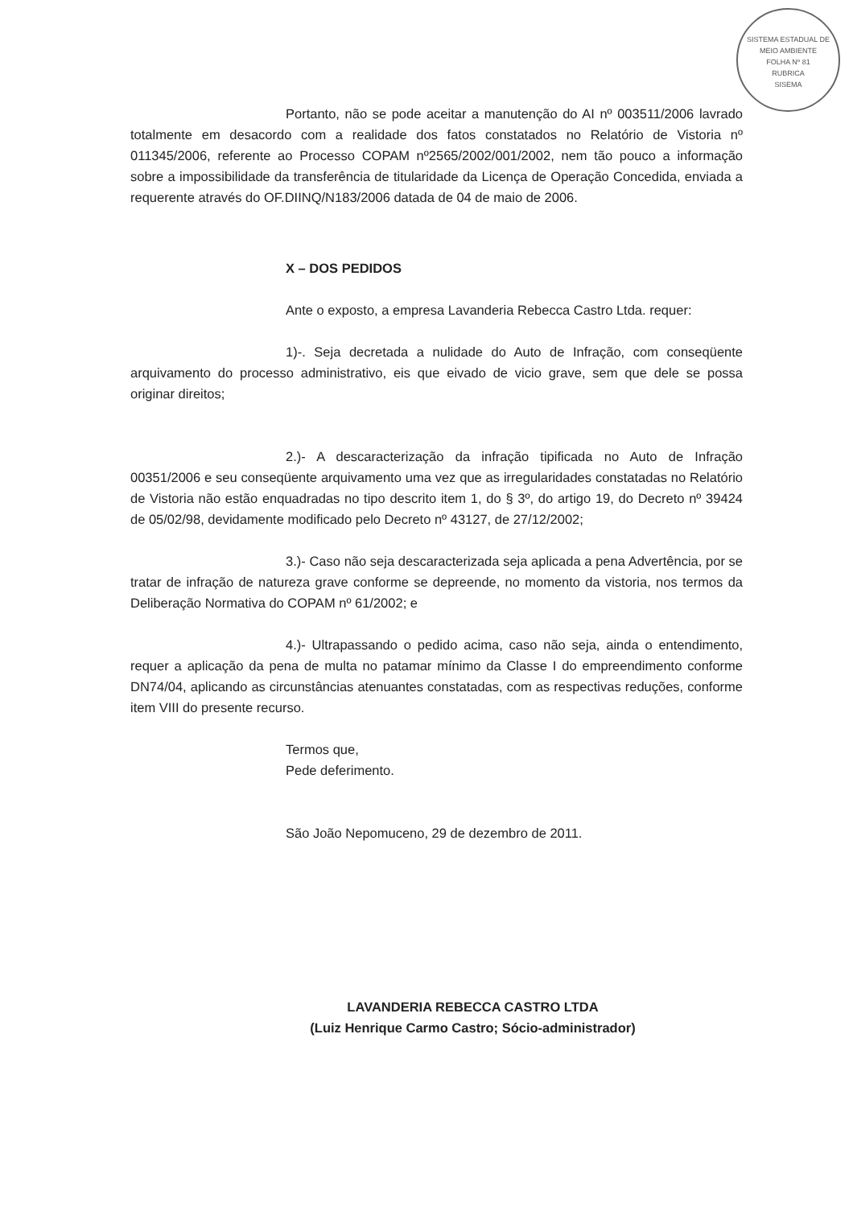SISTEMA ESTADUAL DE MEIO AMBIENTE
FOLHA Nº 81
RUBRICA
SISEMA
Portanto, não se pode aceitar a manutenção do AI nº 003511/2006 lavrado totalmente em desacordo com a realidade dos fatos constatados no Relatório de Vistoria nº 011345/2006, referente ao Processo COPAM nº2565/2002/001/2002, nem tão pouco a informação sobre a impossibilidade da transferência de titularidade da Licença de Operação Concedida, enviada a requerente através do OF.DIINQ/N183/2006 datada de 04 de maio de 2006.
X – DOS PEDIDOS
Ante o exposto, a empresa Lavanderia Rebecca Castro Ltda. requer:
1)-. Seja decretada a nulidade do Auto de Infração, com conseqüente arquivamento do processo administrativo, eis que eivado de vicio grave, sem que dele se possa originar direitos;
2.)- A descaracterização da infração tipificada no Auto de Infração 00351/2006 e seu conseqüente arquivamento uma vez que as irregularidades constatadas no Relatório de Vistoria não estão enquadradas no tipo descrito item 1, do § 3º, do artigo 19, do Decreto nº 39424 de 05/02/98, devidamente modificado pelo Decreto nº 43127, de 27/12/2002;
3.)- Caso não seja descaracterizada seja aplicada a pena Advertência, por se tratar de infração de natureza grave conforme se depreende, no momento da vistoria, nos termos da Deliberação Normativa do COPAM nº 61/2002; e
4.)- Ultrapassando o pedido acima, caso não seja, ainda o entendimento, requer a aplicação da pena de multa no patamar mínimo da Classe I do empreendimento conforme DN74/04, aplicando as circunstâncias atenuantes constatadas, com as respectivas reduções, conforme item VIII do presente recurso.
Termos que,
Pede deferimento.
São João Nepomuceno, 29 de dezembro de 2011.
LAVANDERIA REBECCA CASTRO LTDA
(Luiz Henrique Carmo Castro; Sócio-administrador)